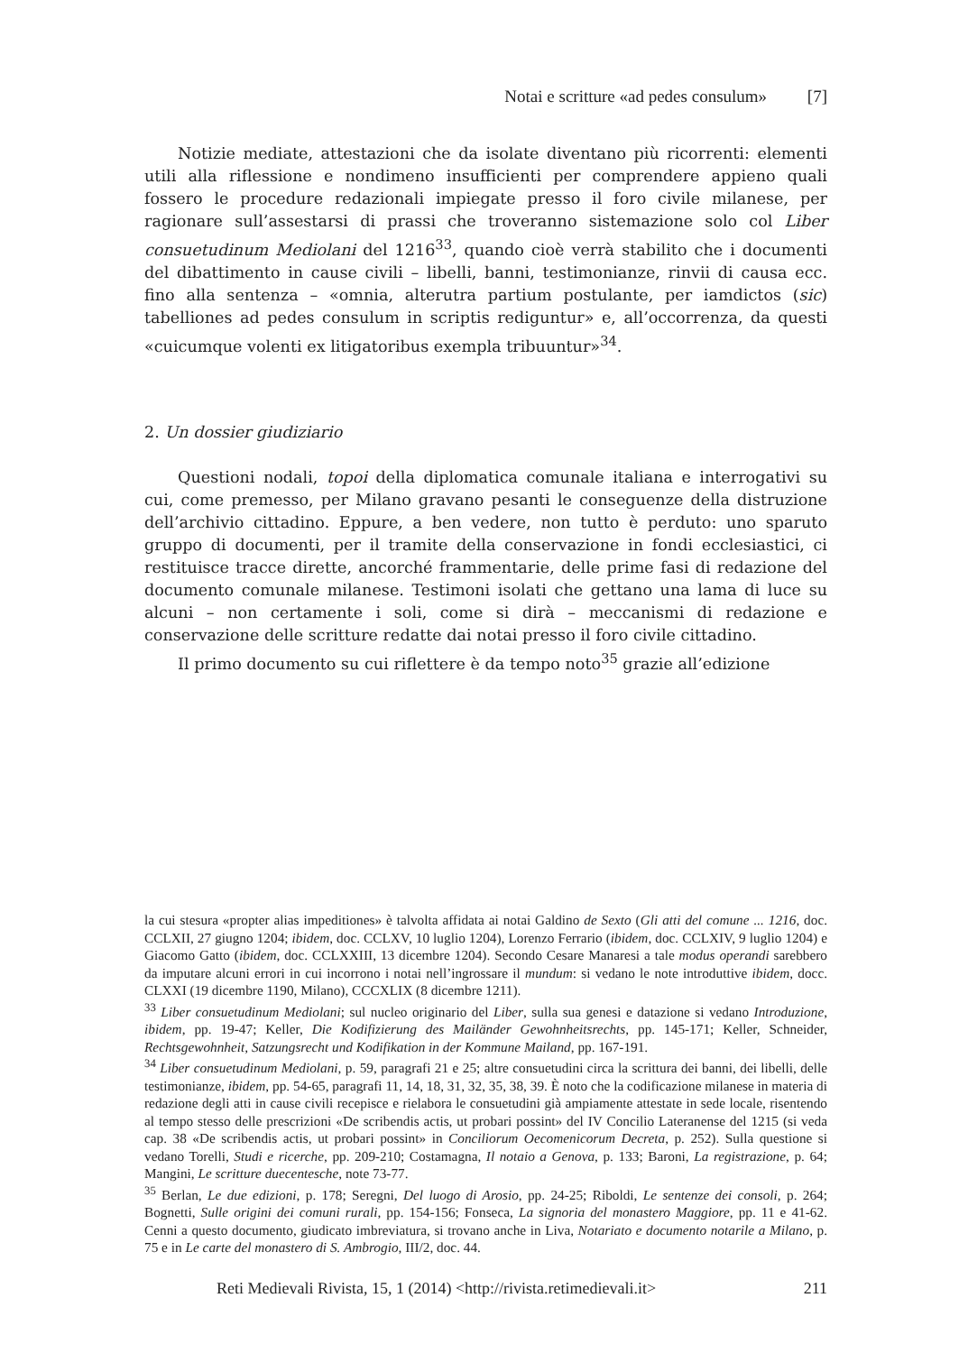Notai e scritture «ad pedes consulum» [7]
Notizie mediate, attestazioni che da isolate diventano più ricorrenti: elementi utili alla riflessione e nondimeno insufficienti per comprendere appieno quali fossero le procedure redazionali impiegate presso il foro civile milanese, per ragionare sull’assestarsi di prassi che troveranno sistemazione solo col Liber consuetudinum Mediolani del 1216<sup>33</sup>, quando cioè verrà stabilito che i documenti del dibattimento in cause civili – libelli, banni, testimonianze, rinvii di causa ecc. fino alla sentenza – «omnia, alterutra partium postulante, per iamdictos (sic) tabelliones ad pedes consulum in scriptis rediguntur» e, all’occorrenza, da questi «cuicumque volenti ex litigatoribus exempla tribuuntur»<sup>34</sup>.
2. Un dossier giudiziario
Questioni nodali, topoi della diplomatica comunale italiana e interrogativi su cui, come premesso, per Milano gravano pesanti le conseguenze della distruzione dell’archivio cittadino. Eppure, a ben vedere, non tutto è perduto: uno sparuto gruppo di documenti, per il tramite della conservazione in fondi ecclesiastici, ci restituisce tracce dirette, ancorché frammentarie, delle prime fasi di redazione del documento comunale milanese. Testimoni isolati che gettano una lama di luce su alcuni – non certamente i soli, come si dirà – meccanismi di redazione e conservazione delle scritture redatte dai notai presso il foro civile cittadino.
Il primo documento su cui riflettere è da tempo noto<sup>35</sup> grazie all’edizione
la cui stesura «propter alias impeditiones» è talvolta affidata ai notai Galdino de Sexto (Gli atti del comune ... 1216, doc. CCLXII, 27 giugno 1204; ibidem, doc. CCLXV, 10 luglio 1204), Lorenzo Ferrario (ibidem, doc. CCLXIV, 9 luglio 1204) e Giacomo Gatto (ibidem, doc. CCLXXIII, 13 dicembre 1204). Secondo Cesare Manaresi a tale modus operandi sarebbero da imputare alcuni errori in cui incorrono i notai nell’ingrossare il mundum: si vedano le note introduttive ibidem, docc. CLXXI (19 dicembre 1190, Milano), CCCXLIX (8 dicembre 1211).
<sup>33</sup> Liber consuetudinum Mediolani; sul nucleo originario del Liber, sulla sua genesi e datazione si vedano Introduzione, ibidem, pp. 19-47; Keller, Die Kodifizierung des Mailänder Gewohnheitsrechts, pp. 145-171; Keller, Schneider, Rechtsgewohnheit, Satzungsrecht und Kodifikation in der Kommune Mailand, pp. 167-191.
<sup>34</sup> Liber consuetudinum Mediolani, p. 59, paragrafi 21 e 25; altre consuetudini circa la scrittura dei banni, dei libelli, delle testimonianze, ibidem, pp. 54-65, paragrafi 11, 14, 18, 31, 32, 35, 38, 39. È noto che la codificazione milanese in materia di redazione degli atti in cause civili recepisce e rielabora le consuetudini già ampiamente attestate in sede locale, risentendo al tempo stesso delle prescrizioni «De scribendis actis, ut probari possint» del IV Concilio Lateranense del 1215 (si veda cap. 38 «De scribendis actis, ut probari possint» in Conciliorum Oecomenicorum Decreta, p. 252). Sulla questione si vedano Torelli, Studi e ricerche, pp. 209-210; Costamagna, Il notaio a Genova, p. 133; Baroni, La registrazione, p. 64; Mangini, Le scritture duecentesche, note 73-77.
<sup>35</sup> Berlan, Le due edizioni, p. 178; Seregni, Del luogo di Arosio, pp. 24-25; Riboldi, Le sentenze dei consoli, p. 264; Bognetti, Sulle origini dei comuni rurali, pp. 154-156; Fonseca, La signoria del monastero Maggiore, pp. 11 e 41-62. Cenni a questo documento, giudicato imbreviatura, si trovano anche in Liva, Notariato e documento notarile a Milano, p. 75 e in Le carte del monastero di S. Ambrogio, III/2, doc. 44.
Reti Medievali Rivista, 15, 1 (2014) <http://rivista.retimedievali.it> 211